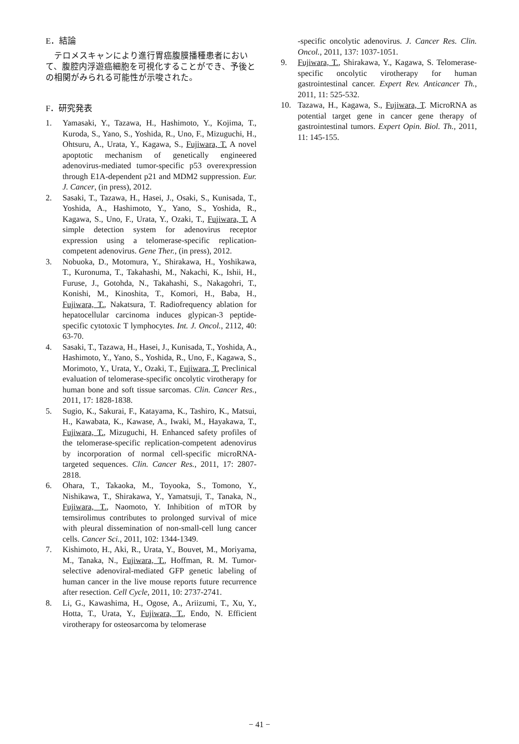E．結論
テロメスキャンにより進行胃癌腹膜播種患者において、腹腔内浮遊癌細胞を可視化することができ、予後との相関がみられる可能性が示唆された。
F．研究発表
1. Yamasaki, Y., Tazawa, H., Hashimoto, Y., Kojima, T., Kuroda, S., Yano, S., Yoshida, R., Uno, F., Mizuguchi, H., Ohtsuru, A., Urata, Y., Kagawa, S., Fujiwara, T. A novel apoptotic mechanism of genetically engineered adenovirus-mediated tumor-specific p53 overexpression through E1A-dependent p21 and MDM2 suppression. Eur. J. Cancer, (in press), 2012.
2. Sasaki, T., Tazawa, H., Hasei, J., Osaki, S., Kunisada, T., Yoshida, A., Hashimoto, Y., Yano, S., Yoshida, R., Kagawa, S., Uno, F., Urata, Y., Ozaki, T., Fujiwara, T. A simple detection system for adenovirus receptor expression using a telomerase-specific replication-competent adenovirus. Gene Ther., (in press), 2012.
3. Nobuoka, D., Motomura, Y., Shirakawa, H., Yoshikawa, T., Kuronuma, T., Takahashi, M., Nakachi, K., Ishii, H., Furuse, J., Gotohda, N., Takahashi, S., Nakagohri, T., Konishi, M., Kinoshita, T., Komori, H., Baba, H., Fujiwara, T., Nakatsura, T. Radiofrequency ablation for hepatocellular carcinoma induces glypican-3 peptide-specific cytotoxic T lymphocytes. Int. J. Oncol., 2112, 40: 63-70.
4. Sasaki, T., Tazawa, H., Hasei, J., Kunisada, T., Yoshida, A., Hashimoto, Y., Yano, S., Yoshida, R., Uno, F., Kagawa, S., Morimoto, Y., Urata, Y., Ozaki, T., Fujiwara, T. Preclinical evaluation of telomerase-specific oncolytic virotherapy for human bone and soft tissue sarcomas. Clin. Cancer Res., 2011, 17: 1828-1838.
5. Sugio, K., Sakurai, F., Katayama, K., Tashiro, K., Matsui, H., Kawabata, K., Kawase, A., Iwaki, M., Hayakawa, T., Fujiwara, T., Mizuguchi, H. Enhanced safety profiles of the telomerase-specific replication-competent adenovirus by incorporation of normal cell-specific microRNA-targeted sequences. Clin. Cancer Res., 2011, 17: 2807-2818.
6. Ohara, T., Takaoka, M., Toyooka, S., Tomono, Y., Nishikawa, T., Shirakawa, Y., Yamatsuji, T., Tanaka, N., Fujiwara, T., Naomoto, Y. Inhibition of mTOR by temsirolimus contributes to prolonged survival of mice with pleural dissemination of non-small-cell lung cancer cells. Cancer Sci., 2011, 102: 1344-1349.
7. Kishimoto, H., Aki, R., Urata, Y., Bouvet, M., Moriyama, M., Tanaka, N., Fujiwara, T., Hoffman, R. M. Tumor-selective adenoviral-mediated GFP genetic labeling of human cancer in the live mouse reports future recurrence after resection. Cell Cycle, 2011, 10: 2737-2741.
8. Li, G., Kawashima, H., Ogose, A., Ariizumi, T., Xu, Y., Hotta, T., Urata, Y., Fujiwara, T., Endo, N. Efficient virotherapy for osteosarcoma by telomerase
-specific oncolytic adenovirus. J. Cancer Res. Clin. Oncol., 2011, 137: 1037-1051.
9. Fujiwara, T., Shirakawa, Y., Kagawa, S. Telomerase-specific oncolytic virotherapy for human gastrointestinal cancer. Expert Rev. Anticancer Th., 2011, 11: 525-532.
10. Tazawa, H., Kagawa, S., Fujiwara, T. MicroRNA as potential target gene in cancer gene therapy of gastrointestinal tumors. Expert Opin. Biol. Th., 2011, 11: 145-155.
− 41 −